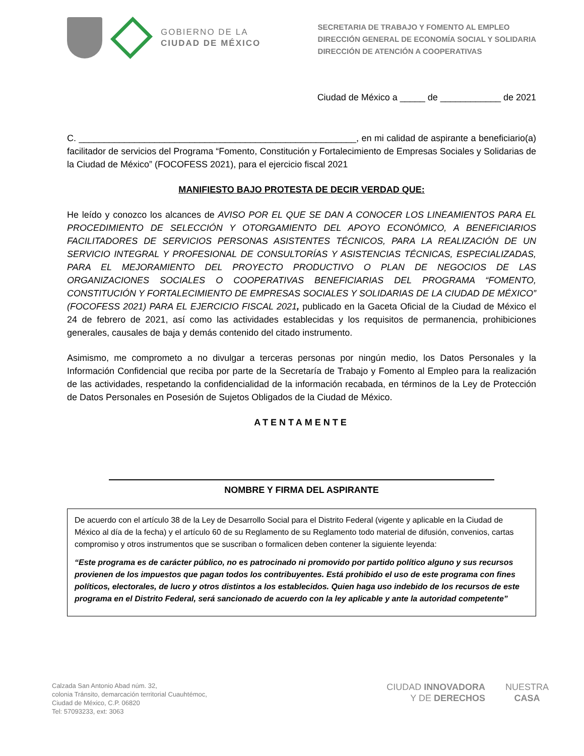GOBIERNO DE LA
CIUDAD DE MÉXICO
SECRETARIA DE TRABAJO Y FOMENTO AL EMPLEO
DIRECCIÓN GENERAL DE ECONOMÍA SOCIAL Y SOLIDARIA
DIRECCIÓN DE ATENCIÓN A COOPERATIVAS
Ciudad de México a _____ de ____________ de 2021
C. _______________________________________________________, en mi calidad de aspirante a beneficiario(a) facilitador de servicios del Programa “Fomento, Constitución y Fortalecimiento de Empresas Sociales y Solidarias de la Ciudad de México” (FOCOFESS 2021), para el ejercicio fiscal 2021
MANIFIESTO BAJO PROTESTA DE DECIR VERDAD QUE:
He leído y conozco los alcances de AVISO POR EL QUE SE DAN A CONOCER LOS LINEAMIENTOS PARA EL PROCEDIMIENTO DE SELECCIÓN Y OTORGAMIENTO DEL APOYO ECONÓMICO, A BENEFICIARIOS FACILITADORES DE SERVICIOS PERSONAS ASISTENTES TÉCNICOS, PARA LA REALIZACIÓN DE UN SERVICIO INTEGRAL Y PROFESIONAL DE CONSULTORÍAS Y ASISTENCIAS TÉCNICAS, ESPECIALIZADAS, PARA EL MEJORAMIENTO DEL PROYECTO PRODUCTIVO O PLAN DE NEGOCIOS DE LAS ORGANIZACIONES SOCIALES O COOPERATIVAS BENEFICIARIAS DEL PROGRAMA “FOMENTO, CONSTITUCIÓN Y FORTALECIMIENTO DE EMPRESAS SOCIALES Y SOLIDARIAS DE LA CIUDAD DE MÉXICO” (FOCOFESS 2021) PARA EL EJERCICIO FISCAL 2021, publicado en la Gaceta Oficial de la Ciudad de México el 24 de febrero de 2021, así como las actividades establecidas y los requisitos de permanencia, prohibiciones generales, causales de baja y demás contenido del citado instrumento.
Asimismo, me comprometo a no divulgar a terceras personas por ningún medio, los Datos Personales y la Información Confidencial que reciba por parte de la Secretaría de Trabajo y Fomento al Empleo para la realización de las actividades, respetando la confidencialidad de la información recabada, en términos de la Ley de Protección de Datos Personales en Posesión de Sujetos Obligados de la Ciudad de México.
ATENTAMENTE
NOMBRE Y FIRMA DEL ASPIRANTE
De acuerdo con el artículo 38 de la Ley de Desarrollo Social para el Distrito Federal (vigente y aplicable en la Ciudad de México al día de la fecha) y el artículo 60 de su Reglamento de su Reglamento todo material de difusión, convenios, cartas compromiso y otros instrumentos que se suscriban o formalicen deben contener la siguiente leyenda:
“Este programa es de carácter público, no es patrocinado ni promovido por partido político alguno y sus recursos provienen de los impuestos que pagan todos los contribuyentes. Está prohibido el uso de este programa con fines políticos, electorales, de lucro y otros distintos a los establecidos. Quien haga uso indebido de los recursos de este programa en el Distrito Federal, será sancionado de acuerdo con la ley aplicable y ante la autoridad competente”
Calzada San Antonio Abad núm. 32,
colonia Tránsito, demarcación territorial Cuauhtémoc,
Ciudad de México, C.P. 06820
Tel: 57093233, ext: 3063
CIUDAD INNOVADORA
Y DE DERECHOS
NUESTRA
CASA